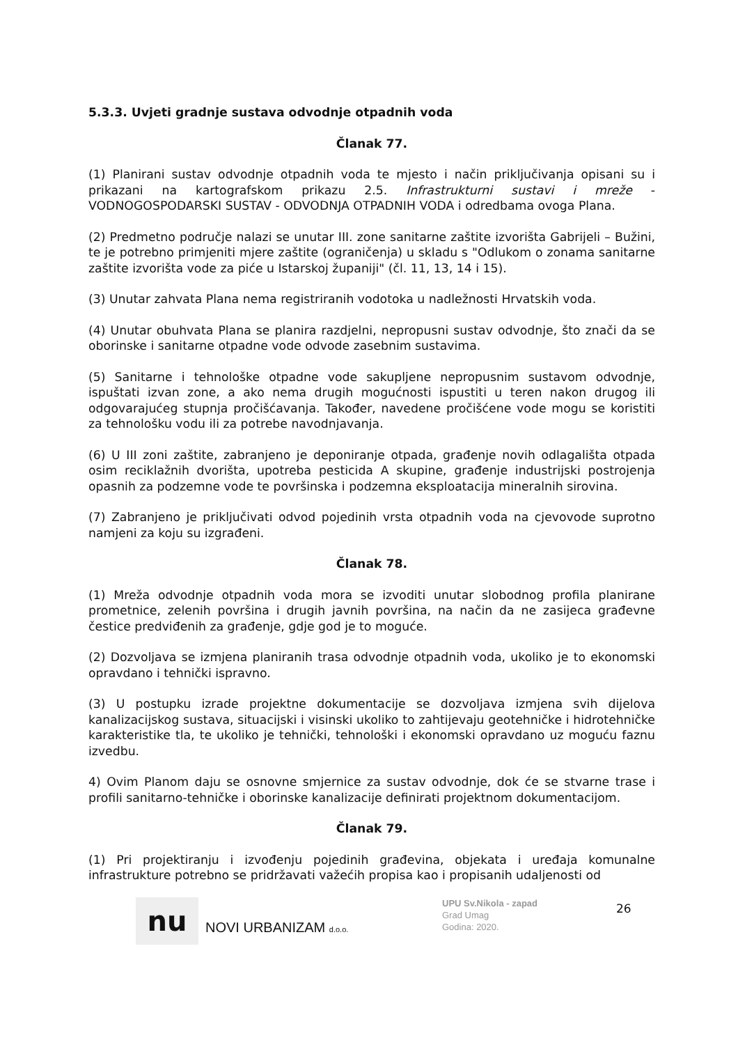5.3.3. Uvjeti gradnje sustava odvodnje otpadnih voda
Članak 77.
(1) Planirani sustav odvodnje otpadnih voda te mjesto i način priključivanja opisani su i prikazani na kartografskom prikazu 2.5. Infrastrukturni sustavi i mreže - VODNOGOSPODARSKI SUSTAV - ODVODNJA OTPADNIH VODA i odredbama ovoga Plana.
(2) Predmetno područje nalazi se unutar III. zone sanitarne zaštite izvorišta Gabrijeli – Bužini, te je potrebno primjeniti mjere zaštite (ograničenja) u skladu s "Odlukom o zonama sanitarne zaštite izvorišta vode za piće u Istarskoj županiji" (čl. 11, 13, 14 i 15).
(3) Unutar zahvata Plana nema registriranih vodotoka u nadležnosti Hrvatskih voda.
(4) Unutar obuhvata Plana se planira razdjelni, nepropusni sustav odvodnje, što znači da se oborinske i sanitarne otpadne vode odvode zasebnim sustavima.
(5) Sanitarne i tehnološke otpadne vode sakupljene nepropusnim sustavom odvodnje, ispuštati izvan zone, a ako nema drugih mogućnosti ispustiti u teren nakon drugog ili odgovarajućeg stupnja pročišćavanja. Također, navedene pročišćene vode mogu se koristiti za tehnološku vodu ili za potrebe navodnjavanja.
(6) U III zoni zaštite, zabranjeno je deponiranje otpada, građenje novih odlagališta otpada osim reciklažnih dvorišta, upotreba pesticida A skupine, građenje industrijski postrojenja opasnih za podzemne vode te površinska i podzemna eksploatacija mineralnih sirovina.
(7) Zabranjeno je priključivati odvod pojedinih vrsta otpadnih voda na cjevovode suprotno namjeni za koju su izgrađeni.
Članak 78.
(1) Mreža odvodnje otpadnih voda mora se izvoditi unutar slobodnog profila planirane prometnice, zelenih površina i drugih javnih površina, na način da ne zasijeca građevne čestice predviđenih za građenje, gdje god je to moguće.
(2) Dozvoljava se izmjena planiranih trasa odvodnje otpadnih voda, ukoliko je to ekonomski opravdano i tehnički ispravno.
(3) U postupku izrade projektne dokumentacije se dozvoljava izmjena svih dijelova kanalizacijskog sustava, situacijski i visinski ukoliko to zahtijevaju geotehničke i hidrotehničke karakteristike tla, te ukoliko je tehnički, tehnološki i ekonomski opravdano uz moguću faznu izvedbu.
4) Ovim Planom daju se osnovne smjernice za sustav odvodnje, dok će se stvarne trase i profili sanitarno-tehničke i oborinske kanalizacije definirati projektnom dokumentacijom.
Članak 79.
(1) Pri projektiranju i izvođenju pojedinih građevina, objekata i uređaja komunalne infrastrukture potrebno se pridržavati važećih propisa kao i propisanih udaljenosti od
nu
NOVI URBANIZAM d.o.o.
UPU Sv.Nikola - zapad
Grad Umag
Godina: 2020.
26